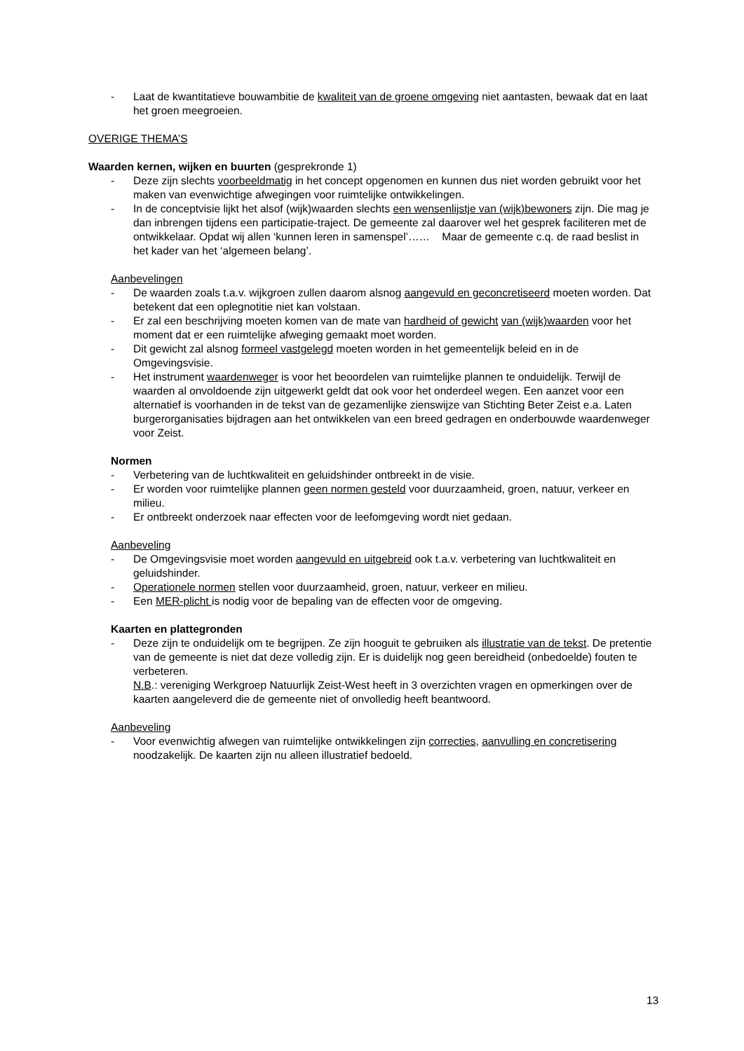- Laat de kwantitatieve bouwambitie de kwaliteit van de groene omgeving niet aantasten, bewaak dat en laat het groen meegroeien.
OVERIGE THEMA’S
Waarden kernen, wijken en buurten (gesprekronde 1)
- Deze zijn slechts voorbeeldmatig in het concept opgenomen en kunnen dus niet worden gebruikt voor het maken van evenwichtige afwegingen voor ruimtelijke ontwikkelingen.
- In de conceptvisie lijkt het alsof (wijk)waarden slechts een wensenlijstje van (wijk)bewoners zijn. Die mag je dan inbrengen tijdens een participatie-traject. De gemeente zal daarover wel het gesprek faciliteren met de ontwikkelaar. Opdat wij allen ‘kunnen leren in samenspel’…… Maar de gemeente c.q. de raad beslist in het kader van het ‘algemeen belang’.
Aanbevelingen
- De waarden zoals t.a.v. wijkgroen zullen daarom alsnog aangevuld en geconcretiseerd moeten worden. Dat betekent dat een oplegnotitie niet kan volstaan.
- Er zal een beschrijving moeten komen van de mate van hardheid of gewicht van (wijk)waarden voor het moment dat er een ruimtelijke afweging gemaakt moet worden.
- Dit gewicht zal alsnog formeel vastgelegd moeten worden in het gemeentelijk beleid en in de Omgevingsvisie.
- Het instrument waardenweger is voor het beoordelen van ruimtelijke plannen te onduidelijk. Terwijl de waarden al onvoldoende zijn uitgewerkt geldt dat ook voor het onderdeel wegen. Een aanzet voor een alternatief is voorhanden in de tekst van de gezamenlijke zienswijze van Stichting Beter Zeist e.a. Laten burgerorganisaties bijdragen aan het ontwikkelen van een breed gedragen en onderbouwde waardenweger voor Zeist.
Normen
- Verbetering van de luchtkwaliteit en geluidshinder ontbreekt in de visie.
- Er worden voor ruimtelijke plannen geen normen gesteld voor duurzaamheid, groen, natuur, verkeer en milieu.
- Er ontbreekt onderzoek naar effecten voor de leefomgeving wordt niet gedaan.
Aanbeveling
- De Omgevingsvisie moet worden aangevuld en uitgebreid ook t.a.v. verbetering van luchtkwaliteit en geluidshinder.
- Operationele normen stellen voor duurzaamheid, groen, natuur, verkeer en milieu.
- Een MER-plicht is nodig voor de bepaling van de effecten voor de omgeving.
Kaarten en plattegronden
- Deze zijn te onduidelijk om te begrijpen. Ze zijn hooguit te gebruiken als illustratie van de tekst. De pretentie van de gemeente is niet dat deze volledig zijn. Er is duidelijk nog geen bereidheid (onbedoelde) fouten te verbeteren.
N.B.: vereniging Werkgroep Natuurlijk Zeist-West heeft in 3 overzichten vragen en opmerkingen over de kaarten aangeleverd die de gemeente niet of onvolledig heeft beantwoord.
Aanbeveling
- Voor evenwichtig afwegen van ruimtelijke ontwikkelingen zijn correcties, aanvulling en concretisering noodzakelijk. De kaarten zijn nu alleen illustratief bedoeld.
13